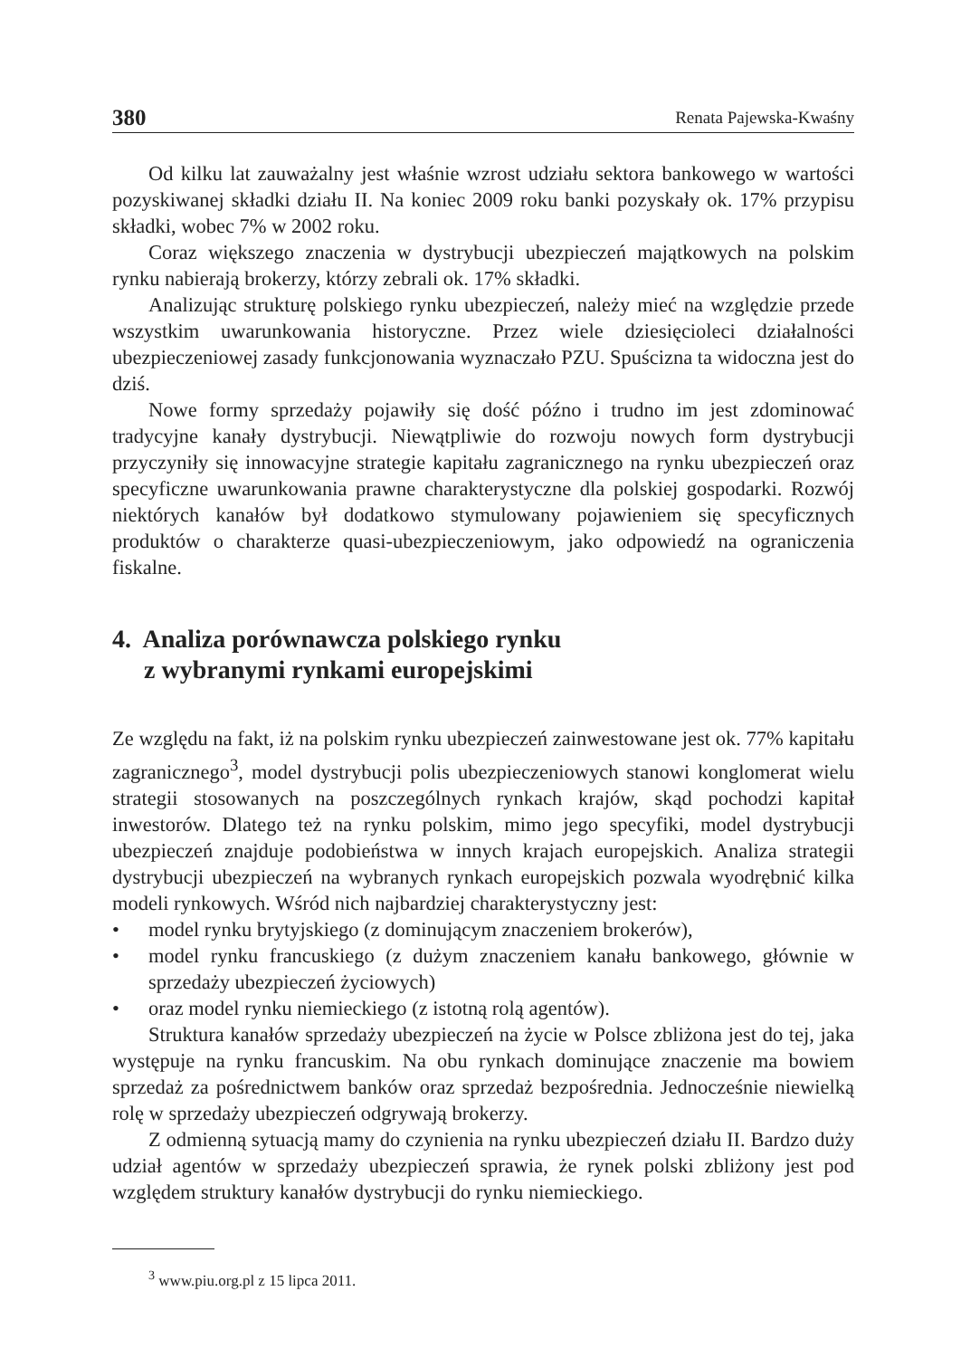380 Renata Pajewska-Kwaśny
Od kilku lat zauważalny jest właśnie wzrost udziału sektora bankowego w wartości pozyskiwanej składki działu II. Na koniec 2009 roku banki pozyskały ok. 17% przypisu składki, wobec 7% w 2002 roku.
Coraz większego znaczenia w dystrybucji ubezpieczeń majątkowych na polskim rynku nabierają brokerzy, którzy zebrali ok. 17% składki.
Analizując strukturę polskiego rynku ubezpieczeń, należy mieć na względzie przede wszystkim uwarunkowania historyczne. Przez wiele dziesięcioleci działalności ubezpieczeniowej zasady funkcjonowania wyznaczało PZU. Spuścizna ta widoczna jest do dziś.
Nowe formy sprzedaży pojawiły się dość późno i trudno im jest zdominować tradycyjne kanały dystrybucji. Niewątpliwie do rozwoju nowych form dystrybucji przyczyniły się innowacyjne strategie kapitału zagranicznego na rynku ubezpieczeń oraz specyficzne uwarunkowania prawne charakterystyczne dla polskiej gospodarki. Rozwój niektórych kanałów był dodatkowo stymulowany pojawieniem się specyficznych produktów o charakterze quasi-ubezpieczeniowym, jako odpowiedź na ograniczenia fiskalne.
4. Analiza porównawcza polskiego rynku
z wybranymi rynkami europejskimi
Ze względu na fakt, iż na polskim rynku ubezpieczeń zainwestowane jest ok. 77% kapitału zagranicznego<sup>3</sup>, model dystrybucji polis ubezpieczeniowych stanowi konglomerat wielu strategii stosowanych na poszczególnych rynkach krajów, skąd pochodzi kapitał inwestorów. Dlatego też na rynku polskim, mimo jego specyfiki, model dystrybucji ubezpieczeń znajduje podobieństwa w innych krajach europejskich. Analiza strategii dystrybucji ubezpieczeń na wybranych rynkach europejskich pozwala wyodrębnić kilka modeli rynkowych. Wśród nich najbardziej charakterystyczny jest:
• model rynku brytyjskiego (z dominującym znaczeniem brokerów),
• model rynku francuskiego (z dużym znaczeniem kanału bankowego, głównie w sprzedaży ubezpieczeń życiowych)
• oraz model rynku niemieckiego (z istotną rolą agentów).
Struktura kanałów sprzedaży ubezpieczeń na życie w Polsce zbliżona jest do tej, jaka występuje na rynku francuskim. Na obu rynkach dominujące znaczenie ma bowiem sprzedaż za pośrednictwem banków oraz sprzedaż bezpośrednia. Jednocześnie niewielką rolę w sprzedaży ubezpieczeń odgrywają brokerzy.
Z odmienną sytuacją mamy do czynienia na rynku ubezpieczeń działu II. Bardzo duży udział agentów w sprzedaży ubezpieczeń sprawia, że rynek polski zbliżony jest pod względem struktury kanałów dystrybucji do rynku niemieckiego.
<sup>3</sup> www.piu.org.pl z 15 lipca 2011.